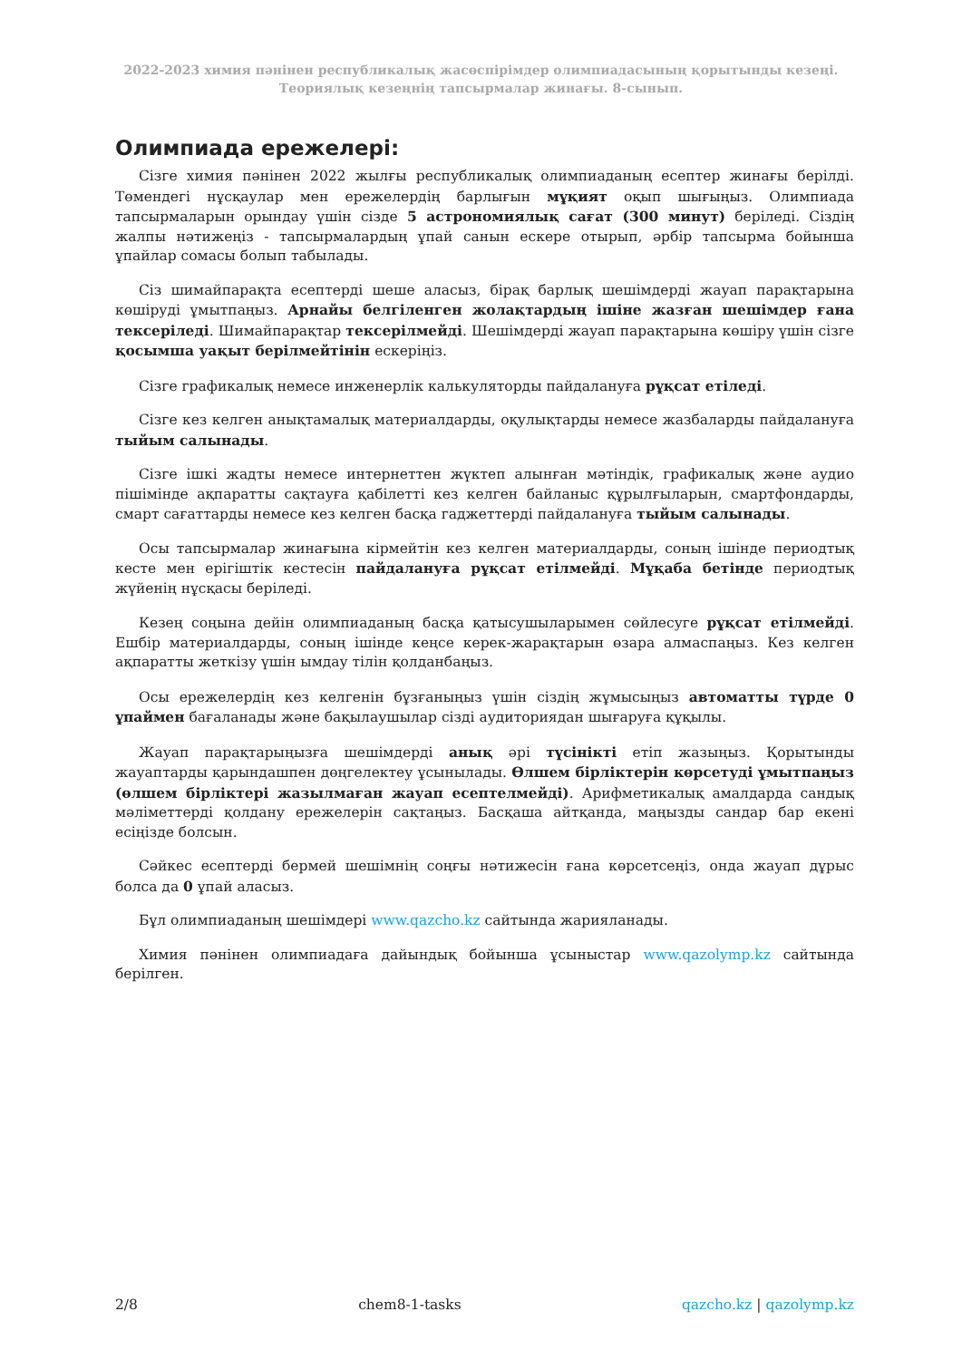2022-2023 химия пәнінен республикалық жасөспірімдер олимпиадасының қорытынды кезеңі.
Теориялық кезеңнің тапсырмалар жинағы. 8-сынып.
Олимпиада ережелері:
Сізге химия пәнінен 2022 жылғы республикалық олимпиаданың есептер жинағы берілді. Төмендегі нұсқаулар мен ережелердің барлығын мұқият оқып шығыңыз. Олимпиада тапсырмаларын орындау үшін сізде 5 астрономиялық сағат (300 минут) беріледі. Сіздің жалпы нәтижеңіз - тапсырмалардың ұпай санын ескере отырып, әрбір тапсырма бойынша ұпайлар сомасы болып табылады.
Сіз шимайпарақта есептерді шеше аласыз, бірақ барлық шешімдерді жауап парақтарына көшіруді ұмытпаңыз. Арнайы белгіленген жолақтардың ішіне жазған шешімдер ғана тексеріледі. Шимайпарақтар тексерілмейді. Шешімдерді жауап парақтарына көшіру үшін сізге қосымша уақыт берілмейтінін ескеріңіз.
Сізге графикалық немесе инженерлік калькуляторды пайдалануға рұқсат етіледі.
Сізге кез келген анықтамалық материалдарды, оқулықтарды немесе жазбаларды пайдалануға тыйым салынады.
Сізге ішкі жадты немесе интернеттен жүктеп алынған мәтіндік, графикалық және аудио пішімінде ақпаратты сақтауға қабілетті кез келген байланыс құрылғыларын, смартфондарды, смарт сағаттарды немесе кез келген басқа гаджеттерді пайдалануға тыйым салынады.
Осы тапсырмалар жинағына кірмейтін кез келген материалдарды, соның ішінде периодтық кесте мен ерігіштік кестесін пайдалануға рұқсат етілмейді. Мұқаба бетінде периодтық жүйенің нұсқасы беріледі.
Кезең соңына дейін олимпиаданың басқа қатысушыларымен сөйлесуге рұқсат етілмейді. Ешбір материалдарды, соның ішінде кеңсе керек-жарақтарын өзара алмаспаңыз. Кез келген ақпаратты жеткізу үшін ымдау тілін қолданбаңыз.
Осы ережелердің кез келгенін бұзғаныңыз үшін сіздің жұмысыңыз автоматты түрде 0 ұпаймен бағаланады және бақылаушылар сізді аудиториядан шығаруға құқылы.
Жауап парақтарыңызға шешімдерді анық әрі түсінікті етіп жазыңыз. Қорытынды жауаптарды қарындашпен дөңгелектеу ұсынылады. Өлшем бірліктерін көрсетуді ұмытпаңыз (өлшем бірліктері жазылмаған жауап есептелмейді). Арифметикалық амалдарда сандық мәліметтерді қолдану ережелерін сақтаңыз. Басқаша айтқанда, маңызды сандар бар екені есіңізде болсын.
Сәйкес есептерді бермей шешімнің соңғы нәтижесін ғана көрсетсеңіз, онда жауап дұрыс болса да 0 ұпай аласыз.
Бұл олимпиаданың шешімдері www.qazcho.kz сайтында жарияланады.
Химия пәнінен олимпиадаға дайындық бойынша ұсыныстар www.qazolymp.kz сайтында берілген.
2/8 chem8-1-tasks qazcho.kz | qazolymp.kz